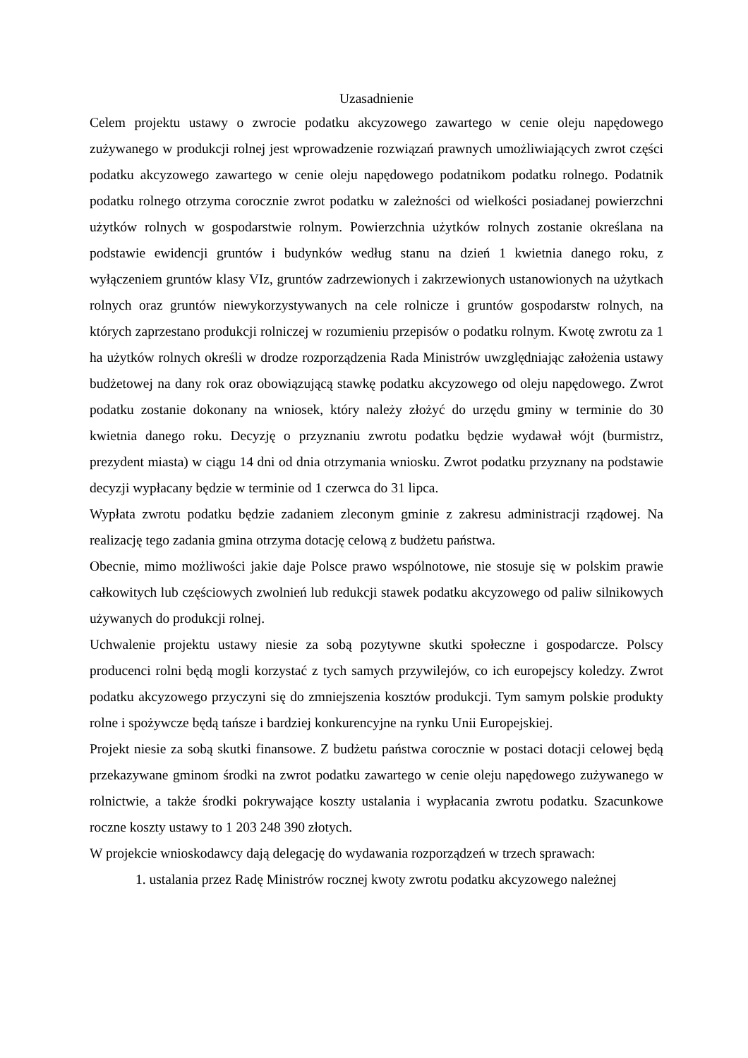Uzasadnienie
Celem projektu ustawy o zwrocie podatku akcyzowego zawartego w cenie oleju napędowego zużywanego w produkcji rolnej jest wprowadzenie rozwiązań prawnych umożliwiających zwrot części podatku akcyzowego zawartego w cenie oleju napędowego podatnikom podatku rolnego. Podatnik podatku rolnego otrzyma corocznie zwrot podatku w zależności od wielkości posiadanej powierzchni użytków rolnych w gospodarstwie rolnym. Powierzchnia użytków rolnych zostanie określana na podstawie ewidencji gruntów i budynków według stanu na dzień 1 kwietnia danego roku, z wyłączeniem gruntów klasy VIz, gruntów zadrzewionych i zakrzewionych ustanowionych na użytkach rolnych oraz gruntów niewykorzystywanych na cele rolnicze i gruntów gospodarstw rolnych, na których zaprzestano produkcji rolniczej w rozumieniu przepisów o podatku rolnym. Kwotę zwrotu za 1 ha użytków rolnych określi w drodze rozporządzenia Rada Ministrów uwzględniając założenia ustawy budżetowej na dany rok oraz obowiązującą stawkę podatku akcyzowego od oleju napędowego. Zwrot podatku zostanie dokonany na wniosek, który należy złożyć do urzędu gminy w terminie do 30 kwietnia danego roku. Decyzję o przyznaniu zwrotu podatku będzie wydawał wójt (burmistrz, prezydent miasta) w ciągu 14 dni od dnia otrzymania wniosku. Zwrot podatku przyznany na podstawie decyzji wypłacany będzie w terminie od 1 czerwca do 31 lipca.
Wypłata zwrotu podatku będzie zadaniem zleconym gminie z zakresu administracji rządowej. Na realizację tego zadania gmina otrzyma dotację celową z budżetu państwa.
Obecnie, mimo możliwości jakie daje Polsce prawo wspólnotowe, nie stosuje się w polskim prawie całkowitych lub częściowych zwolnień lub redukcji stawek podatku akcyzowego od paliw silnikowych używanych do produkcji rolnej.
Uchwalenie projektu ustawy niesie za sobą pozytywne skutki społeczne i gospodarcze. Polscy producenci rolni będą mogli korzystać z tych samych przywilejów, co ich europejscy koledzy. Zwrot podatku akcyzowego przyczyni się do zmniejszenia kosztów produkcji. Tym samym polskie produkty rolne i spożywcze będą tańsze i bardziej konkurencyjne na rynku Unii Europejskiej.
Projekt niesie za sobą skutki finansowe. Z budżetu państwa corocznie w postaci dotacji celowej będą przekazywane gminom środki na zwrot podatku zawartego w cenie oleju napędowego zużywanego w rolnictwie, a także środki pokrywające koszty ustalania i wypłacania zwrotu podatku. Szacunkowe roczne koszty ustawy to 1 203 248 390 złotych.
W projekcie wnioskodawcy dają delegację do wydawania rozporządzeń w trzech sprawach:
1. ustalania przez Radę Ministrów rocznej kwoty zwrotu podatku akcyzowego należnej